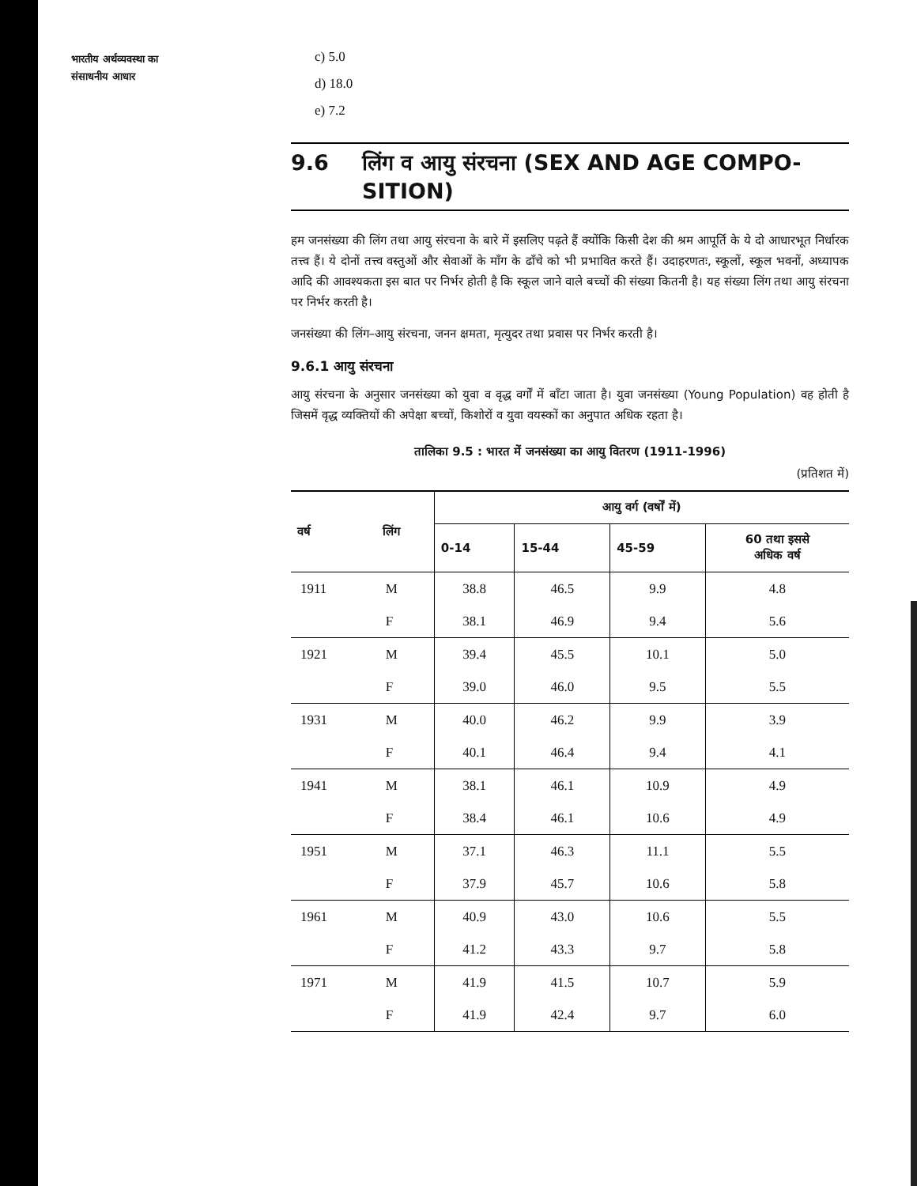भारतीय अर्थव्यवस्था का
संसाधनीय आधार
c) 5.0
d) 18.0
e) 7.2
9.6 लिंग व आयु संरचना (SEX AND AGE COMPO-
SITION)
हम जनसंख्या की लिंग तथा आयु संरचना के बारे में इसलिए पढ़ते हैं क्योंकि किसी देश की श्रम आपूर्ति के ये दो आधारभूत निर्धारक तत्त्व हैं। ये दोनों तत्त्व वस्तुओं और सेवाओं के माँग के ढाँचे को भी प्रभावित करते हैं। उदाहरणतः, स्कूलों, स्कूल भवनों, अध्यापक आदि की आवश्यकता इस बात पर निर्भर होती है कि स्कूल जाने वाले बच्चों की संख्या कितनी है। यह संख्या लिंग तथा आयु संरचना पर निर्भर करती है।
जनसंख्या की लिंग–आयु संरचना, जनन क्षमता, मृत्युदर तथा प्रवास पर निर्भर करती है।
9.6.1 आयु संरचना
आयु संरचना के अनुसार जनसंख्या को युवा व वृद्ध वर्गों में बाँटा जाता है। युवा जनसंख्या (Young Population) वह होती है जिसमें वृद्ध व्यक्तियों की अपेक्षा बच्चों, किशोरों व युवा वयस्कों का अनुपात अधिक रहता है।
तालिका 9.5 : भारत में जनसंख्या का आयु वितरण (1911-1996)
(प्रतिशत में)
| वर्ष | लिंग | आयु वर्ग (वर्षों में) | | | |
| --- | --- | --- | --- | --- | --- |
| | | 0-14 | 15-44 | 45-59 | 60 तथा इससे अधिक वर्ष |
| 1911 | M | 38.8 | 46.5 | 9.9 | 4.8 |
| | F | 38.1 | 46.9 | 9.4 | 5.6 |
| 1921 | M | 39.4 | 45.5 | 10.1 | 5.0 |
| | F | 39.0 | 46.0 | 9.5 | 5.5 |
| 1931 | M | 40.0 | 46.2 | 9.9 | 3.9 |
| | F | 40.1 | 46.4 | 9.4 | 4.1 |
| 1941 | M | 38.1 | 46.1 | 10.9 | 4.9 |
| | F | 38.4 | 46.1 | 10.6 | 4.9 |
| 1951 | M | 37.1 | 46.3 | 11.1 | 5.5 |
| | F | 37.9 | 45.7 | 10.6 | 5.8 |
| 1961 | M | 40.9 | 43.0 | 10.6 | 5.5 |
| | F | 41.2 | 43.3 | 9.7 | 5.8 |
| 1971 | M | 41.9 | 41.5 | 10.7 | 5.9 |
| | F | 41.9 | 42.4 | 9.7 | 6.0 |